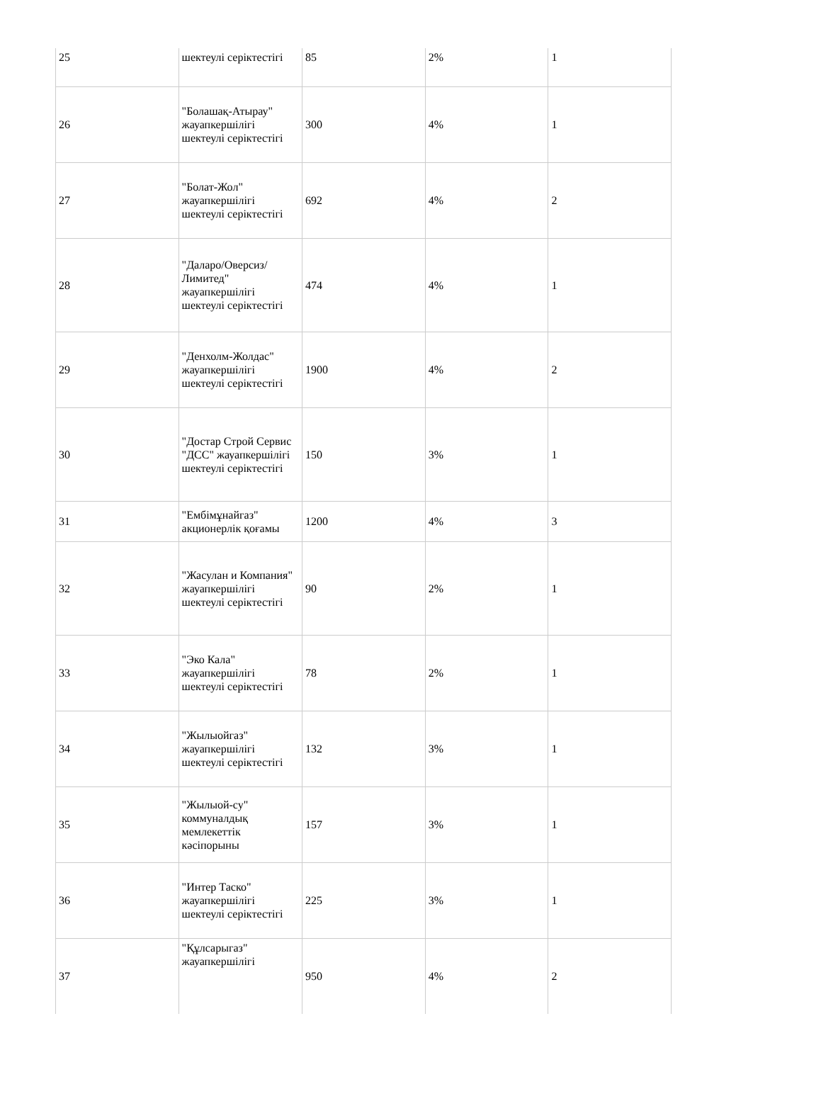| 25 | шектеулі серіктестігі | 85 | 2% | 1 |
| 26 | "Болашақ-Атырау" жауапкершілігі шектеулі серіктестігі | 300 | 4% | 1 |
| 27 | "Болат-Жол" жауапкершілігі шектеулі серіктестігі | 692 | 4% | 2 |
| 28 | "Даларо/Оверсиз/ Лимитед" жауапкершілігі шектеулі серіктестігі | 474 | 4% | 1 |
| 29 | "Денхолм-Жолдас" жауапкершілігі шектеулі серіктестігі | 1900 | 4% | 2 |
| 30 | "Достар Строй Сервис "ДСС" жауапкершілігі шектеулі серіктестігі | 150 | 3% | 1 |
| 31 | "Ембімұнайгаз" акционерлік қоғамы | 1200 | 4% | 3 |
| 32 | "Жасулан и Компания" жауапкершілігі шектеулі серіктестігі | 90 | 2% | 1 |
| 33 | "Эко Кала" жауапкершілігі шектеулі серіктестігі | 78 | 2% | 1 |
| 34 | "Жылыойгаз" жауапкершілігі шектеулі серіктестігі | 132 | 3% | 1 |
| 35 | "Жылыой-су" коммуналдық мемлекеттік кәсіпорыны | 157 | 3% | 1 |
| 36 | "Интер Таско" жауапкершілігі шектеулі серіктестігі | 225 | 3% | 1 |
| 37 | "Құлсарыгаз" жауапкершілігі | 950 | 4% | 2 |